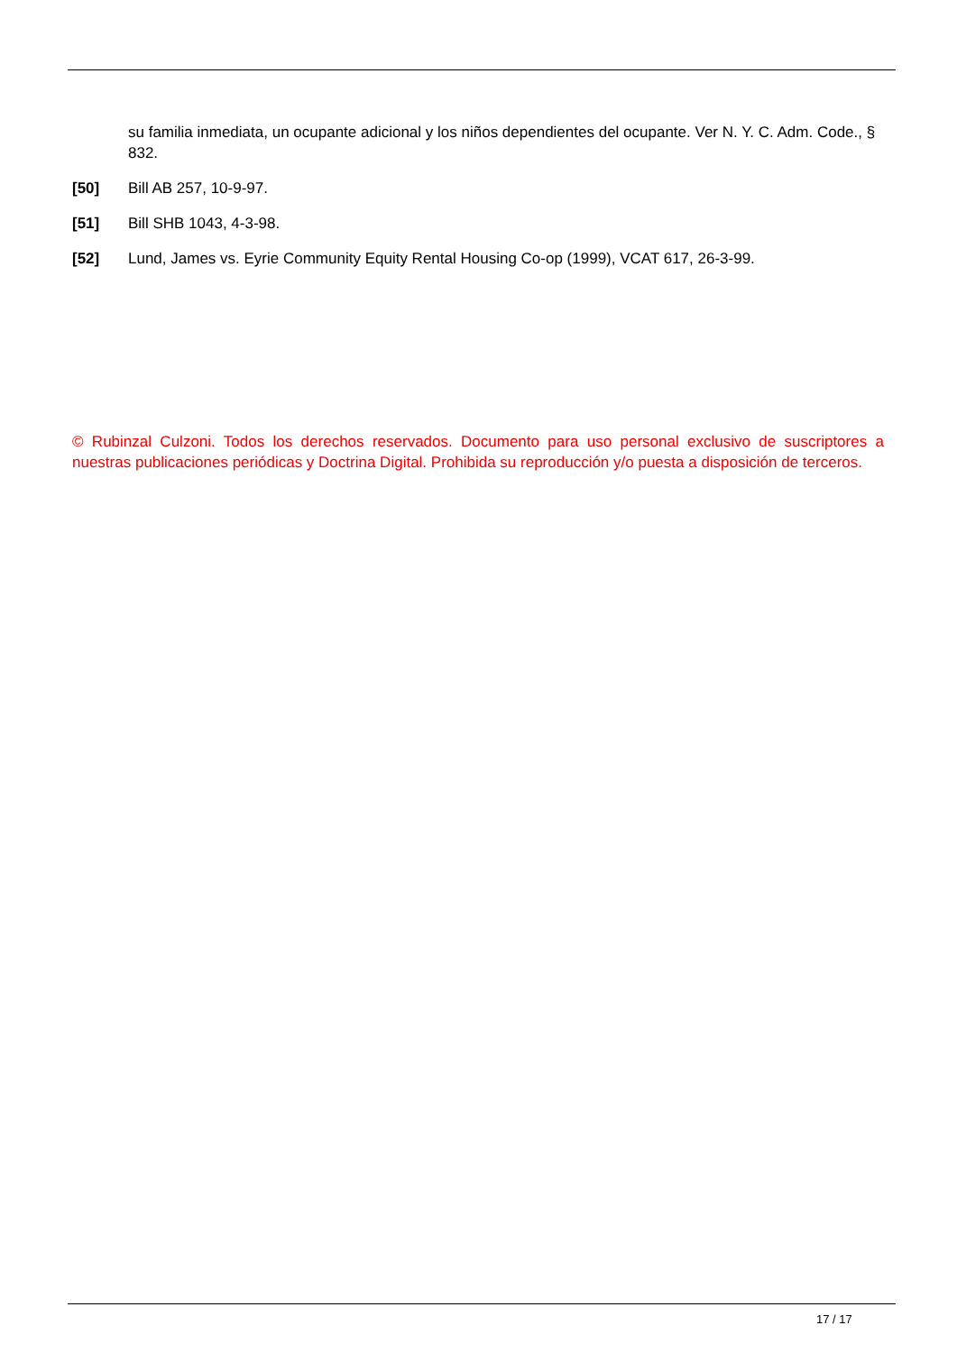su familia inmediata, un ocupante adicional y los niños dependientes del ocupante. Ver N. Y. C. Adm. Code., § 832.
[50] Bill AB 257, 10-9-97.
[51] Bill SHB 1043, 4-3-98.
[52] Lund, James vs. Eyrie Community Equity Rental Housing Co-op (1999), VCAT 617, 26-3-99.
© Rubinzal Culzoni. Todos los derechos reservados. Documento para uso personal exclusivo de suscriptores a nuestras publicaciones periódicas y Doctrina Digital. Prohibida su reproducción y/o puesta a disposición de terceros.
17 / 17